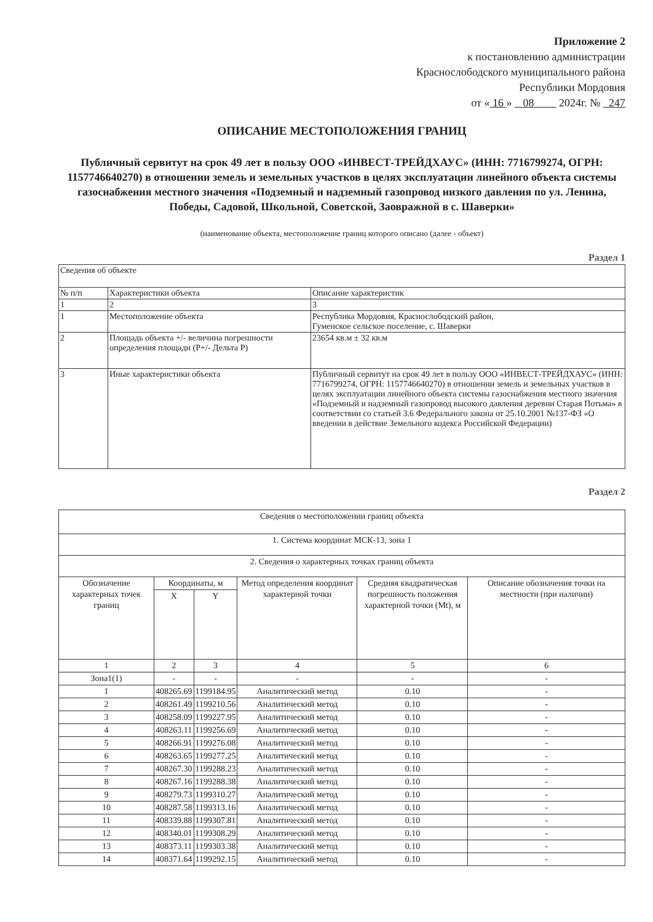Приложение 2
к постановлению администрации
Краснослободского муниципального района
Республики Мордовия
от « 16 » 08 2024г. № 247
ОПИСАНИЕ МЕСТОПОЛОЖЕНИЯ ГРАНИЦ
Публичный сервитут на срок 49 лет в пользу ООО «ИНВЕСТ-ТРЕЙДХАУС» (ИНН: 7716799274, ОГРН: 1157746640270) в отношении земель и земельных участков в целях эксплуатации линейного объекта системы газоснабжения местного значения «Подземный и надземный газопровод низкого давления по ул. Ленина, Победы, Садовой, Школьной, Советской, Заовражной в с. Шаверки»
(наименование объекта, местоположение границ которого описано (далее - объект)
Раздел 1
| Сведения об объекте | | |
| № п/п | Характеристики объекта | Описание характеристик |
| 1 | 2 | 3 |
| 1 | Местоположение объекта | Республика Мордовия, Краснослободский район, Гуменское сельское поселение, с. Шаверки |
| 2 | Площадь объекта +/- величина погрешности определения площади (Р+/- Дельта Р) | 23654 кв.м ± 32 кв.м |
| 3 | Иные характеристики объекта | Публичный сервитут на срок 49 лет в пользу ООО «ИНВЕСТ-ТРЕЙДХАУС» (ИНН: 7716799274, ОГРН: 1157746640270) в отношении земель и земельных участков в целях эксплуатации линейного объекта системы газоснабжения местного значения «Подземный и надземный газопровод высокого давления деревни Старая Потьма» в соответствии со статьей 3.6 Федерального закона от 25.10.2001 №137-ФЗ «О введении в действие Земельного кодекса Российской Федерации) |
Раздел 2
| Сведения о местоположении границ объекта | | | | | |
| 1. Система координат МСК-13, зона 1 | | | | | |
| 2. Сведения о характерных точках границ объекта | | | | | |
| Обозначение характерных точек границ | Координаты, м | | Метод определения координат характерной точки | Средняя квадратическая погрешность положения характерной точки (Mt), м | Описание обозначения точки на местности (при наличии) |
| | X | Y | | | |
| 1 | 2 | 3 | 4 | 5 | 6 |
| Зона1(1) | - | - | - | - | - |
| 1 | 408265.69 | 1199184.95 | Аналитический метод | 0.10 | - |
| 2 | 408261.49 | 1199210.56 | Аналитический метод | 0.10 | - |
| 3 | 408258.09 | 1199227.95 | Аналитический метод | 0.10 | - |
| 4 | 408263.11 | 1199256.69 | Аналитический метод | 0.10 | - |
| 5 | 408266.91 | 1199276.08 | Аналитический метод | 0.10 | - |
| 6 | 408263.65 | 1199277.25 | Аналитический метод | 0.10 | - |
| 7 | 408267.30 | 1199288.23 | Аналитический метод | 0.10 | - |
| 8 | 408267.16 | 1199288.38 | Аналитический метод | 0.10 | - |
| 9 | 408279.73 | 1199310.27 | Аналитический метод | 0.10 | - |
| 10 | 408287.58 | 1199313.16 | Аналитический метод | 0.10 | - |
| 11 | 408339.88 | 1199307.81 | Аналитический метод | 0.10 | - |
| 12 | 408340.01 | 1199308.29 | Аналитический метод | 0.10 | - |
| 13 | 408373.11 | 1199303.38 | Аналитический метод | 0.10 | - |
| 14 | 408371.64 | 1199292.15 | Аналитический метод | 0.10 | - |